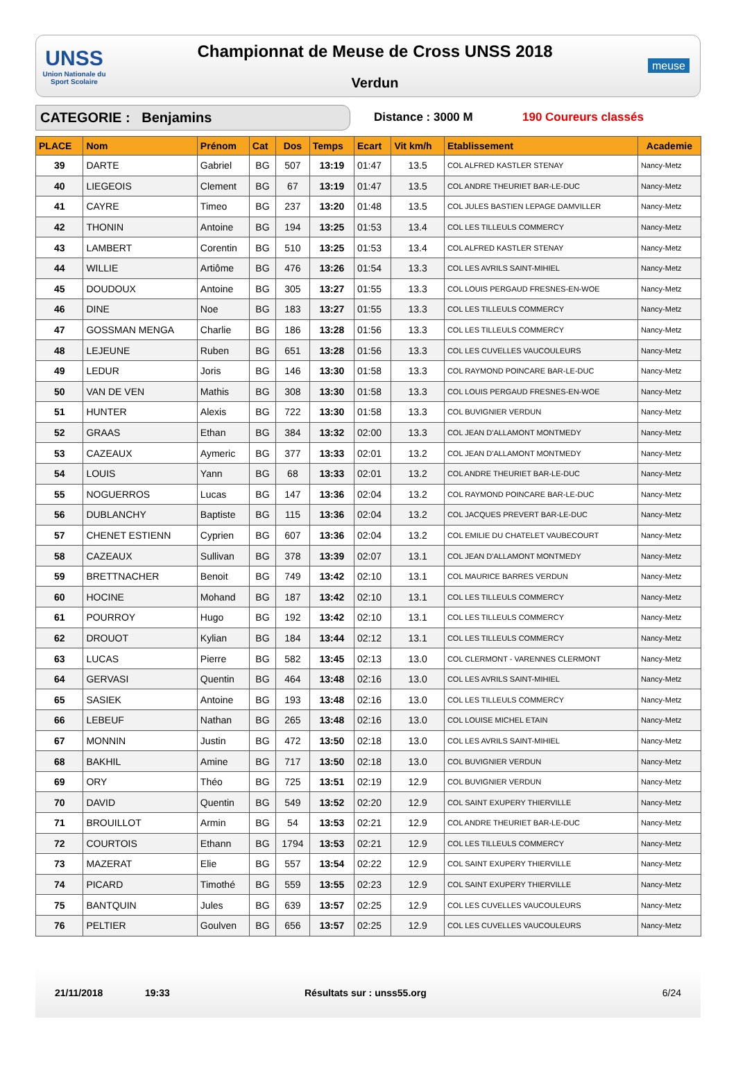UNSS
Union Nationale du Sport Scolaire
Championnat de Meuse de Cross UNSS 2018
Verdun
meuse
CATEGORIE : Benjamins
Distance : 3000 M 190 Coureurs classés
| PLACE | Nom | Prénom | Cat | Dos | Temps | Ecart | Vit km/h | Etablissement | Academie |
| --- | --- | --- | --- | --- | --- | --- | --- | --- | --- |
| 39 | DARTE | Gabriel | BG | 507 | 13:19 | 01:47 | 13.5 | COL ALFRED KASTLER STENAY | Nancy-Metz |
| 40 | LIEGEOIS | Clement | BG | 67 | 13:19 | 01:47 | 13.5 | COL ANDRE THEURIET BAR-LE-DUC | Nancy-Metz |
| 41 | CAYRE | Timeo | BG | 237 | 13:20 | 01:48 | 13.5 | COL JULES BASTIEN LEPAGE DAMVILLER | Nancy-Metz |
| 42 | THONIN | Antoine | BG | 194 | 13:25 | 01:53 | 13.4 | COL LES TILLEULS COMMERCY | Nancy-Metz |
| 43 | LAMBERT | Corentin | BG | 510 | 13:25 | 01:53 | 13.4 | COL ALFRED KASTLER STENAY | Nancy-Metz |
| 44 | WILLIE | Artiôme | BG | 476 | 13:26 | 01:54 | 13.3 | COL LES AVRILS SAINT-MIHIEL | Nancy-Metz |
| 45 | DOUDOUX | Antoine | BG | 305 | 13:27 | 01:55 | 13.3 | COL LOUIS PERGAUD FRESNES-EN-WOE | Nancy-Metz |
| 46 | DINE | Noe | BG | 183 | 13:27 | 01:55 | 13.3 | COL LES TILLEULS COMMERCY | Nancy-Metz |
| 47 | GOSSMAN MENGA | Charlie | BG | 186 | 13:28 | 01:56 | 13.3 | COL LES TILLEULS COMMERCY | Nancy-Metz |
| 48 | LEJEUNE | Ruben | BG | 651 | 13:28 | 01:56 | 13.3 | COL LES CUVELLES VAUCOULEURS | Nancy-Metz |
| 49 | LEDUR | Joris | BG | 146 | 13:30 | 01:58 | 13.3 | COL RAYMOND POINCARE BAR-LE-DUC | Nancy-Metz |
| 50 | VAN DE VEN | Mathis | BG | 308 | 13:30 | 01:58 | 13.3 | COL LOUIS PERGAUD FRESNES-EN-WOE | Nancy-Metz |
| 51 | HUNTER | Alexis | BG | 722 | 13:30 | 01:58 | 13.3 | COL BUVIGNIER VERDUN | Nancy-Metz |
| 52 | GRAAS | Ethan | BG | 384 | 13:32 | 02:00 | 13.3 | COL JEAN D'ALLAMONT MONTMEDY | Nancy-Metz |
| 53 | CAZEAUX | Aymeric | BG | 377 | 13:33 | 02:01 | 13.2 | COL JEAN D'ALLAMONT MONTMEDY | Nancy-Metz |
| 54 | LOUIS | Yann | BG | 68 | 13:33 | 02:01 | 13.2 | COL ANDRE THEURIET BAR-LE-DUC | Nancy-Metz |
| 55 | NOGUERROS | Lucas | BG | 147 | 13:36 | 02:04 | 13.2 | COL RAYMOND POINCARE BAR-LE-DUC | Nancy-Metz |
| 56 | DUBLANCHY | Baptiste | BG | 115 | 13:36 | 02:04 | 13.2 | COL JACQUES PREVERT BAR-LE-DUC | Nancy-Metz |
| 57 | CHENET ESTIENN | Cyprien | BG | 607 | 13:36 | 02:04 | 13.2 | COL EMILIE DU CHATELET VAUBECOURT | Nancy-Metz |
| 58 | CAZEAUX | Sullivan | BG | 378 | 13:39 | 02:07 | 13.1 | COL JEAN D'ALLAMONT MONTMEDY | Nancy-Metz |
| 59 | BRETTNACHER | Benoit | BG | 749 | 13:42 | 02:10 | 13.1 | COL MAURICE BARRES VERDUN | Nancy-Metz |
| 60 | HOCINE | Mohand | BG | 187 | 13:42 | 02:10 | 13.1 | COL LES TILLEULS COMMERCY | Nancy-Metz |
| 61 | POURROY | Hugo | BG | 192 | 13:42 | 02:10 | 13.1 | COL LES TILLEULS COMMERCY | Nancy-Metz |
| 62 | DROUOT | Kylian | BG | 184 | 13:44 | 02:12 | 13.1 | COL LES TILLEULS COMMERCY | Nancy-Metz |
| 63 | LUCAS | Pierre | BG | 582 | 13:45 | 02:13 | 13.0 | COL CLERMONT - VARENNES CLERMONT | Nancy-Metz |
| 64 | GERVASI | Quentin | BG | 464 | 13:48 | 02:16 | 13.0 | COL LES AVRILS SAINT-MIHIEL | Nancy-Metz |
| 65 | SASIEK | Antoine | BG | 193 | 13:48 | 02:16 | 13.0 | COL LES TILLEULS COMMERCY | Nancy-Metz |
| 66 | LEBEUF | Nathan | BG | 265 | 13:48 | 02:16 | 13.0 | COL LOUISE MICHEL ETAIN | Nancy-Metz |
| 67 | MONNIN | Justin | BG | 472 | 13:50 | 02:18 | 13.0 | COL LES AVRILS SAINT-MIHIEL | Nancy-Metz |
| 68 | BAKHIL | Amine | BG | 717 | 13:50 | 02:18 | 13.0 | COL BUVIGNIER VERDUN | Nancy-Metz |
| 69 | ORY | Théo | BG | 725 | 13:51 | 02:19 | 12.9 | COL BUVIGNIER VERDUN | Nancy-Metz |
| 70 | DAVID | Quentin | BG | 549 | 13:52 | 02:20 | 12.9 | COL SAINT EXUPERY THIERVILLE | Nancy-Metz |
| 71 | BROUILLOT | Armin | BG | 54 | 13:53 | 02:21 | 12.9 | COL ANDRE THEURIET BAR-LE-DUC | Nancy-Metz |
| 72 | COURTOIS | Ethann | BG | 1794 | 13:53 | 02:21 | 12.9 | COL LES TILLEULS COMMERCY | Nancy-Metz |
| 73 | MAZERAT | Elie | BG | 557 | 13:54 | 02:22 | 12.9 | COL SAINT EXUPERY THIERVILLE | Nancy-Metz |
| 74 | PICARD | Timothé | BG | 559 | 13:55 | 02:23 | 12.9 | COL SAINT EXUPERY THIERVILLE | Nancy-Metz |
| 75 | BANTQUIN | Jules | BG | 639 | 13:57 | 02:25 | 12.9 | COL LES CUVELLES VAUCOULEURS | Nancy-Metz |
| 76 | PELTIER | Goulven | BG | 656 | 13:57 | 02:25 | 12.9 | COL LES CUVELLES VAUCOULEURS | Nancy-Metz |
21/11/2018 19:33 Résultats sur : unss55.org 6/24